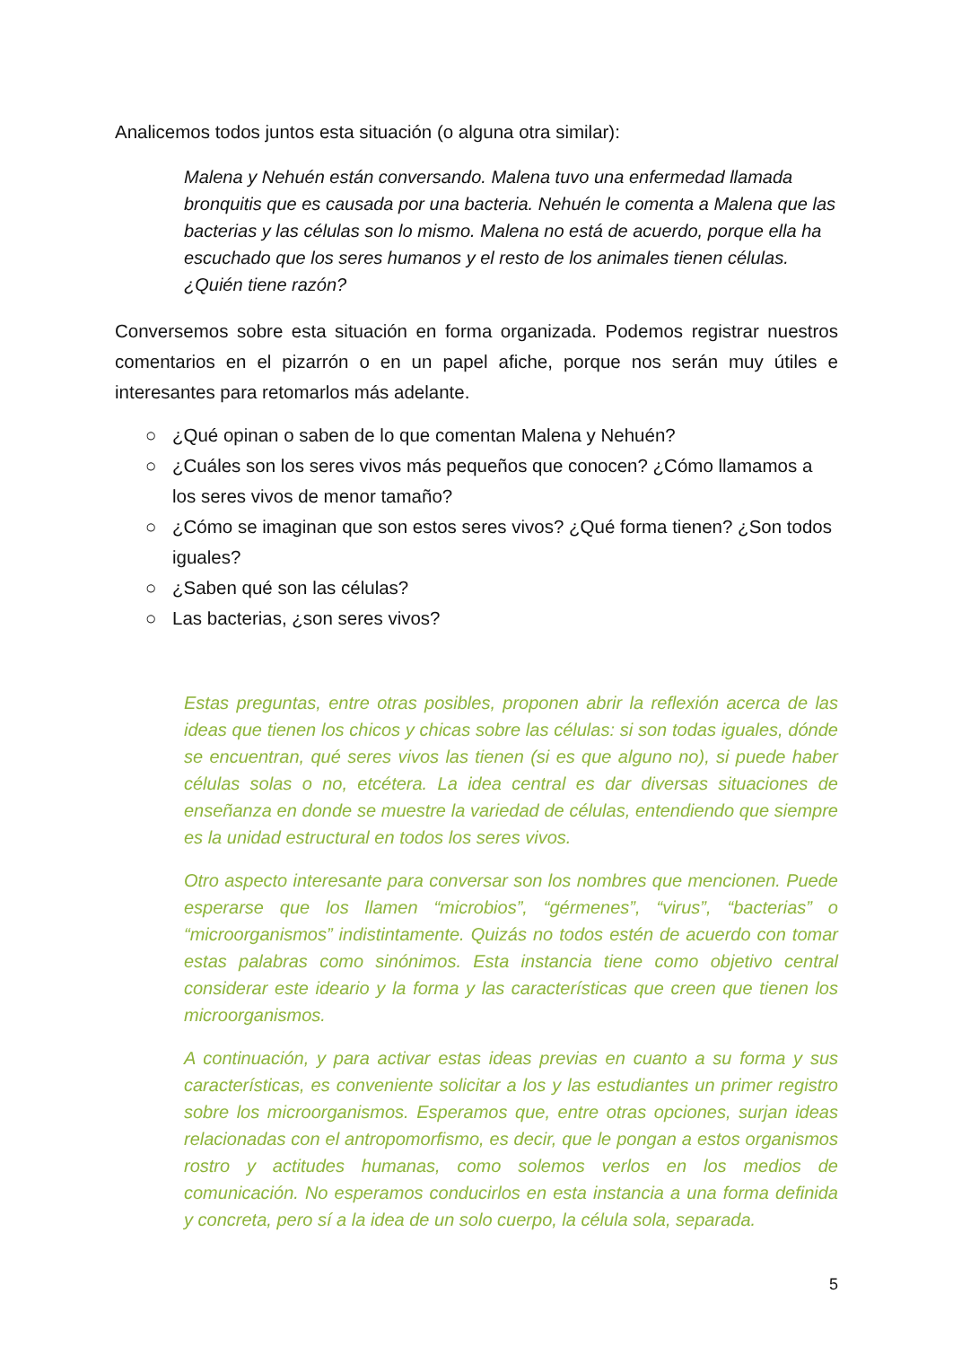Analicemos todos juntos esta situación (o alguna otra similar):
Malena y Nehuén están conversando. Malena tuvo una enfermedad llamada bronquitis que es causada por una bacteria. Nehuén le comenta a Malena que las bacterias y las células son lo mismo. Malena no está de acuerdo, porque ella ha escuchado que los seres humanos y el resto de los animales tienen células. ¿Quién tiene razón?
Conversemos sobre esta situación en forma organizada. Podemos registrar nuestros comentarios en el pizarrón o en un papel afiche, porque nos serán muy útiles e interesantes para retomarlos más adelante.
○ ¿Qué opinan o saben de lo que comentan Malena y Nehuén?
○ ¿Cuáles son los seres vivos más pequeños que conocen? ¿Cómo llamamos a los seres vivos de menor tamaño?
○ ¿Cómo se imaginan que son estos seres vivos? ¿Qué forma tienen? ¿Son todos iguales?
○ ¿Saben qué son las células?
○ Las bacterias, ¿son seres vivos?
Estas preguntas, entre otras posibles, proponen abrir la reflexión acerca de las ideas que tienen los chicos y chicas sobre las células: si son todas iguales, dónde se encuentran, qué seres vivos las tienen (si es que alguno no), si puede haber células solas o no, etcétera. La idea central es dar diversas situaciones de enseñanza en donde se muestre la variedad de células, entendiendo que siempre es la unidad estructural en todos los seres vivos.
Otro aspecto interesante para conversar son los nombres que mencionen. Puede esperarse que los llamen “microbios”, “gérmenes”, “virus”, “bacterias” o “microorganismos” indistintamente. Quizás no todos estén de acuerdo con tomar estas palabras como sinónimos. Esta instancia tiene como objetivo central considerar este ideario y la forma y las características que creen que tienen los microorganismos.
A continuación, y para activar estas ideas previas en cuanto a su forma y sus características, es conveniente solicitar a los y las estudiantes un primer registro sobre los microorganismos. Esperamos que, entre otras opciones, surjan ideas relacionadas con el antropomorfismo, es decir, que le pongan a estos organismos rostro y actitudes humanas, como solemos verlos en los medios de comunicación. No esperamos conducirlos en esta instancia a una forma definida y concreta, pero sí a la idea de un solo cuerpo, la célula sola, separada.
5